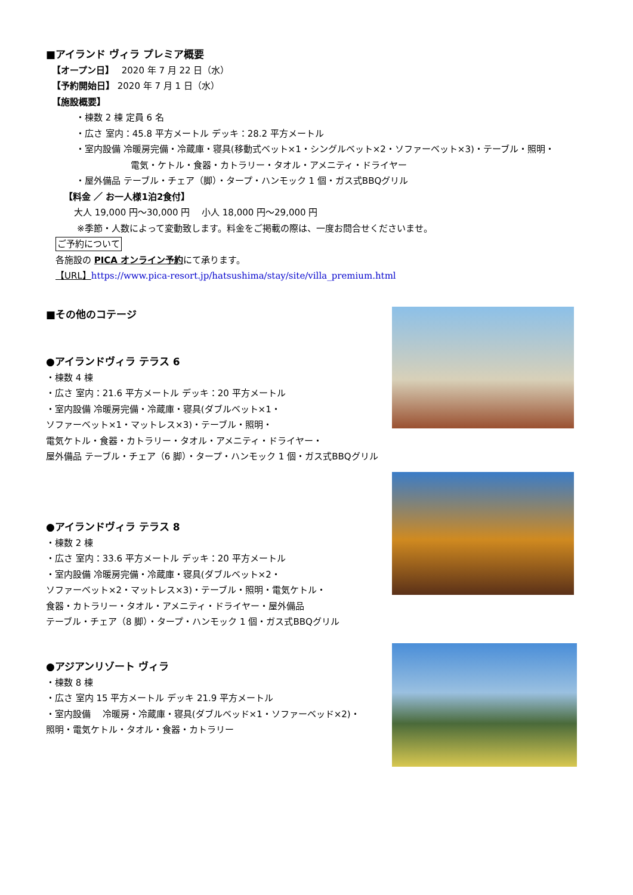■アイランド ヴィラ プレミア概要
【オープン日】　 2020 年 7 月 22 日（水）
【予約開始日】 2020 年 7 月 1 日（水）
【施設概要】
・棟数 2 棟 定員 6 名
・広さ 室内：45.8 平方メートル デッキ：28.2 平方メートル
・室内設備 冷暖房完備・冷蔵庫・寝具(移動式ベット×1・シングルベット×2・ソファーベット×3)・テーブル・照明・
電気・ケトル・食器・カトラリー・タオル・アメニティ・ドライヤー
・屋外備品 テーブル・チェア（脚）・タープ・ハンモック 1 個・ガス式BBQグリル
【料金 ／ お一人様1泊2食付】
大人 19,000 円～30,000 円　 小人 18,000 円～29,000 円
※季節・人数によって変動致します。料金をご掲載の際は、一度お問合せくださいませ。
ご予約について
各施設の PICA オンライン予約にて承ります。
【URL】https://www.pica-resort.jp/hatsushima/stay/site/villa_premium.html
■その他のコテージ
●アイランドヴィラ テラス 6
・棟数 4 棟
・広さ 室内：21.6 平方メートル デッキ：20 平方メートル
・室内設備 冷暖房完備・冷蔵庫・寝具(ダブルベット×1・
ソファーベット×1・マットレス×3)・テーブル・照明・
電気ケトル・食器・カトラリー・タオル・アメニティ・ドライヤー・
屋外備品 テーブル・チェア（6 脚）・タープ・ハンモック 1 個・ガス式BBQグリル
●アイランドヴィラ テラス 8
・棟数 2 棟
・広さ 室内：33.6 平方メートル デッキ：20 平方メートル
・室内設備 冷暖房完備・冷蔵庫・寝具(ダブルベット×2・
ソファーベット×2・マットレス×3)・テーブル・照明・電気ケトル・
食器・カトラリー・タオル・アメニティ・ドライヤー・屋外備品
テーブル・チェア（8 脚）・タープ・ハンモック 1 個・ガス式BBQグリル
●アジアンリゾート ヴィラ
・棟数 8 棟
・広さ 室内 15 平方メートル デッキ 21.9 平方メートル
・室内設備 　冷暖房・冷蔵庫・寝具(ダブルベッド×1・ソファーベッド×2)・
照明・電気ケトル・タオル・食器・カトラリー